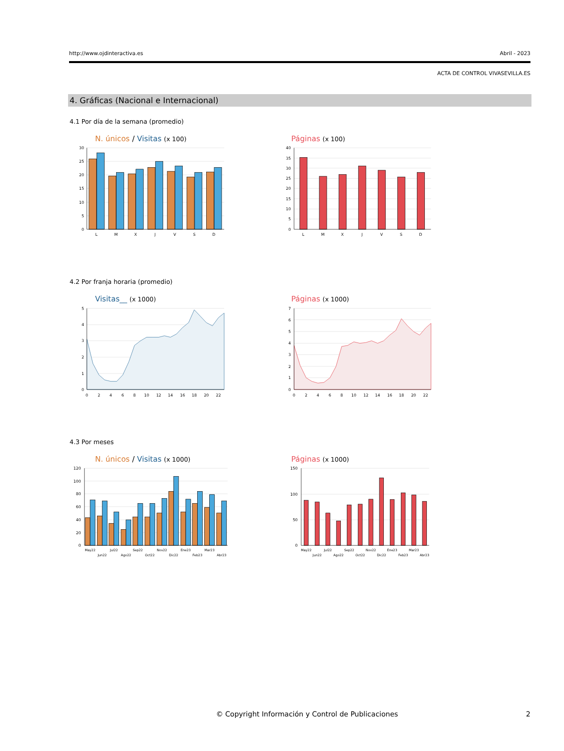http://www.ojdinteractiva.es Abril - 2023
ACTA DE CONTROL VIVASEVILLA.ES
4. Gráficas (Nacional e Internacional)
4.1 Por día de la semana (promedio)
N. únicos / Visitas (x 100)
30
25
20
15
10
5
0
L
M
X
J
V
S
D
Páginas (x 100)
40
35
30
25
20
15
10
5
0
L
M
X
J
V
S
D
4.2 Por franja horaria (promedio)
Visitas__ (x 1000)
5
4
3
2
1
0
0
2
4
6
8
10
12
14
16
18
20
22
Páginas (x 1000)
7
6
5
4
3
2
1
0
0
2
4
6
8
10
12
14
16
18
20
22
4.3 Por meses
N. únicos / Visitas (x 1000)
120
100
80
60
40
20
0
May22
Jun22
Jul22
Ago22
Sep22
Oct22
Nov22
Dic22
Ene23
Feb23
Mar23
Abr23
Páginas (x 1000)
150
100
50
0
May22
Jun22
Jul22
Ago22
Sep22
Oct22
Nov22
Dic22
Ene23
Feb23
Mar23
Abr23
© Copyright Información y Control de Publicaciones
2